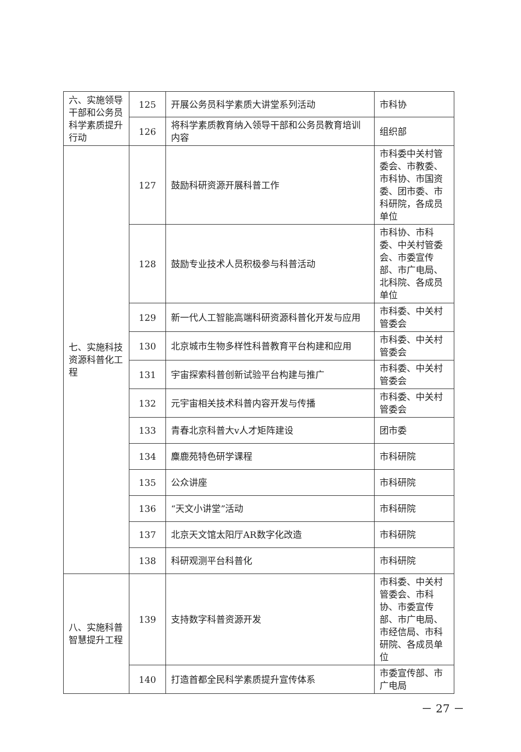| 六、实施领导干部和公务员科学素质提升行动 | 125 | 开展公务员科学素质大讲堂系列活动 | 市科协 |
| | 126 | 将科学素质教育纳入领导干部和公务员教育培训内容 | 组织部 |
| 七、实施科技资源科普化工程 | 127 | 鼓励科研资源开展科普工作 | 市科委中关村管委会、市教委、市科协、市国资委、团市委、市科研院，各成员单位 |
| | 128 | 鼓励专业技术人员积极参与科普活动 | 市科协、市科委、中关村管委会、市委宣传部、市广电局、北科院、各成员单位 |
| | 129 | 新一代人工智能高端科研资源科普化开发与应用 | 市科委、中关村管委会 |
| | 130 | 北京城市生物多样性科普教育平台构建和应用 | 市科委、中关村管委会 |
| | 131 | 宇宙探索科普创新试验平台构建与推广 | 市科委、中关村管委会 |
| | 132 | 元宇宙相关技术科普内容开发与传播 | 市科委、中关村管委会 |
| | 133 | 青春北京科普大v人才矩阵建设 | 团市委 |
| | 134 | 麋鹿苑特色研学课程 | 市科研院 |
| | 135 | 公众讲座 | 市科研院 |
| | 136 | “天文小讲堂”活动 | 市科研院 |
| | 137 | 北京天文馆太阳厅AR数字化改造 | 市科研院 |
| | 138 | 科研观测平台科普化 | 市科研院 |
| 八、实施科普智慧提升工程 | 139 | 支持数字科普资源开发 | 市科委、中关村管委会、市科协、市委宣传部、市广电局、市经信局、市科研院、各成员单位 |
| | 140 | 打造首都全民科学素质提升宣传体系 | 市委宣传部、市广电局 |
－ 27 －